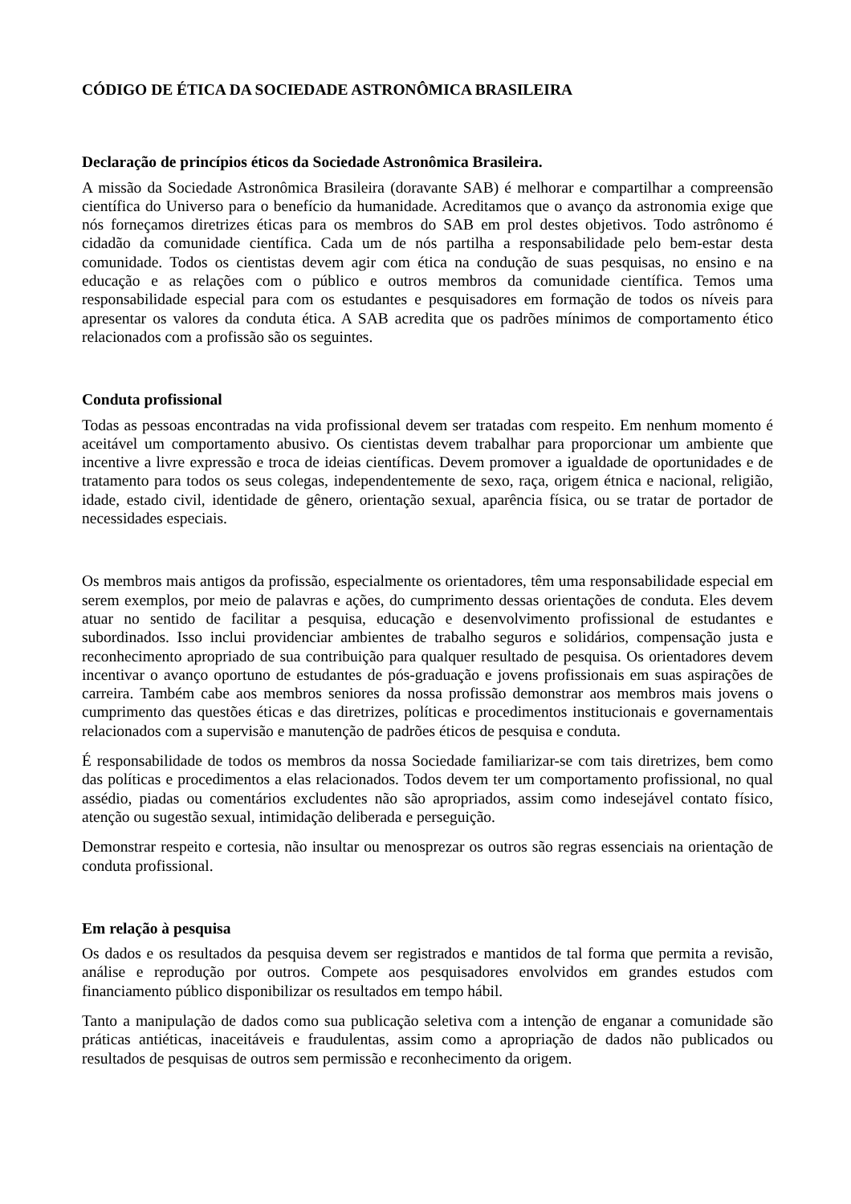CÓDIGO DE ÉTICA DA SOCIEDADE ASTRONÔMICA BRASILEIRA
Declaração de princípios éticos da Sociedade Astronômica Brasileira.
A missão da Sociedade Astronômica Brasileira (doravante SAB) é melhorar e compartilhar a compreensão científica do Universo para o benefício da humanidade. Acreditamos que o avanço da astronomia exige que nós forneçamos diretrizes éticas para os membros do SAB em prol destes objetivos. Todo astrônomo é cidadão da comunidade científica. Cada um de nós partilha a responsabilidade pelo bem-estar desta comunidade. Todos os cientistas devem agir com ética na condução de suas pesquisas, no ensino e na educação e as relações com o público e outros membros da comunidade científica. Temos uma responsabilidade especial para com os estudantes e pesquisadores em formação de todos os níveis para apresentar os valores da conduta ética. A SAB acredita que os padrões mínimos de comportamento ético relacionados com a profissão são os seguintes.
Conduta profissional
Todas as pessoas encontradas na vida profissional devem ser tratadas com respeito. Em nenhum momento é aceitável um comportamento abusivo. Os cientistas devem trabalhar para proporcionar um ambiente que incentive a livre expressão e troca de ideias científicas. Devem promover a igualdade de oportunidades e de tratamento para todos os seus colegas, independentemente de sexo, raça, origem étnica e nacional, religião, idade, estado civil, identidade de gênero, orientação sexual, aparência física, ou se tratar de portador de necessidades especiais.
Os membros mais antigos da profissão, especialmente os orientadores, têm uma responsabilidade especial em serem exemplos, por meio de palavras e ações, do cumprimento dessas orientações de conduta. Eles devem atuar no sentido de facilitar a pesquisa, educação e desenvolvimento profissional de estudantes e subordinados. Isso inclui providenciar ambientes de trabalho seguros e solidários, compensação justa e reconhecimento apropriado de sua contribuição para qualquer resultado de pesquisa. Os orientadores devem incentivar o avanço oportuno de estudantes de pós-graduação e jovens profissionais em suas aspirações de carreira. Também cabe aos membros seniores da nossa profissão demonstrar aos membros mais jovens o cumprimento das questões éticas e das diretrizes, políticas e procedimentos institucionais e governamentais relacionados com a supervisão e manutenção de padrões éticos de pesquisa e conduta.
É responsabilidade de todos os membros da nossa Sociedade familiarizar-se com tais diretrizes, bem como das políticas e procedimentos a elas relacionados. Todos devem ter um comportamento profissional, no qual assédio, piadas ou comentários excludentes não são apropriados, assim como indesejável contato físico, atenção ou sugestão sexual, intimidação deliberada e perseguição.
Demonstrar respeito e cortesia, não insultar ou menosprezar os outros são regras essenciais na orientação de conduta profissional.
Em relação à pesquisa
Os dados e os resultados da pesquisa devem ser registrados e mantidos de tal forma que permita a revisão, análise e reprodução por outros. Compete aos pesquisadores envolvidos em grandes estudos com financiamento público disponibilizar os resultados em tempo hábil.
Tanto a manipulação de dados como sua publicação seletiva com a intenção de enganar a comunidade são práticas antiéticas, inaceitáveis e fraudulentas, assim como a apropriação de dados não publicados ou resultados de pesquisas de outros sem permissão e reconhecimento da origem.